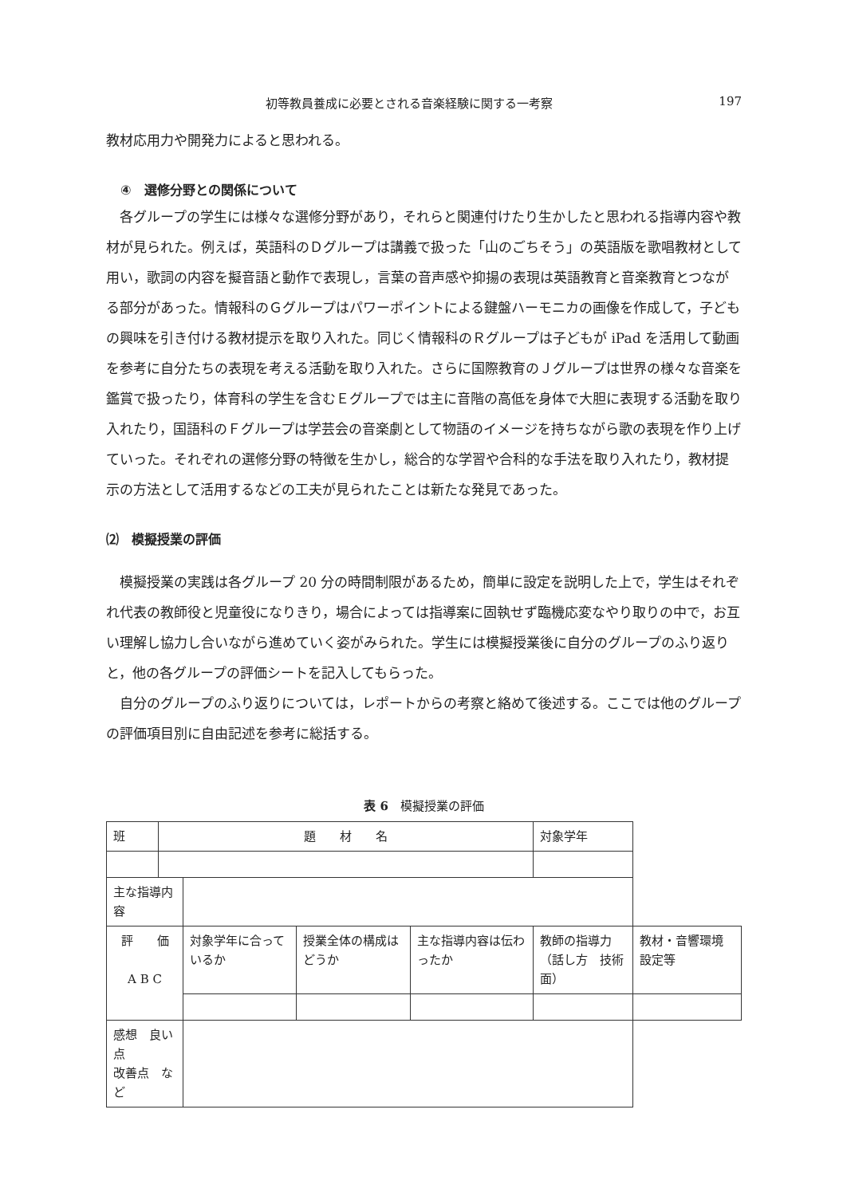初等教員養成に必要とされる音楽経験に関する一考察 197
教材応用力や開発力によると思われる。
④　選修分野との関係について
各グループの学生には様々な選修分野があり，それらと関連付けたり生かしたと思われる指導内容や教材が見られた。例えば，英語科のＤグループは講義で扱った「山のごちそう」の英語版を歌唱教材として用い，歌詞の内容を擬音語と動作で表現し，言葉の音声感や抑揚の表現は英語教育と音楽教育とつながる部分があった。情報科のＧグループはパワーポイントによる鍵盤ハーモニカの画像を作成して，子どもの興味を引き付ける教材提示を取り入れた。同じく情報科のＲグループは子どもが iPad を活用して動画を参考に自分たちの表現を考える活動を取り入れた。さらに国際教育のＪグループは世界の様々な音楽を鑑賞で扱ったり，体育科の学生を含むＥグループでは主に音階の高低を身体で大胆に表現する活動を取り入れたり，国語科のＦグループは学芸会の音楽劇として物語のイメージを持ちながら歌の表現を作り上げていった。それぞれの選修分野の特徴を生かし，総合的な学習や合科的な手法を取り入れたり，教材提示の方法として活用するなどの工夫が見られたことは新たな発見であった。
⑵　模擬授業の評価
模擬授業の実践は各グループ 20 分の時間制限があるため，簡単に設定を説明した上で，学生はそれぞれ代表の教師役と児童役になりきり，場合によっては指導案に固執せず臨機応変なやり取りの中で，お互い理解し協力し合いながら進めていく姿がみられた。学生には模擬授業後に自分のグループのふり返りと，他の各グループの評価シートを記入してもらった。
自分のグループのふり返りについては，レポートからの考察と絡めて後述する。ここでは他のグループの評価項目別に自由記述を参考に総括する。
表 6　模擬授業の評価
| 班 | 題 材 名 | | | | | 対象学年 | |
| 主な指導内容 | | | | | | | |
| 評 価 A B C | | 対象学年に合っているか | 授業全体の構成はどうか | 主な指導内容は伝わったか | 教師の指導力 （話し方 技術面） | | 教材・音響環境設定等 |
| 感想 良い点 改善点 など | | | | | | | |